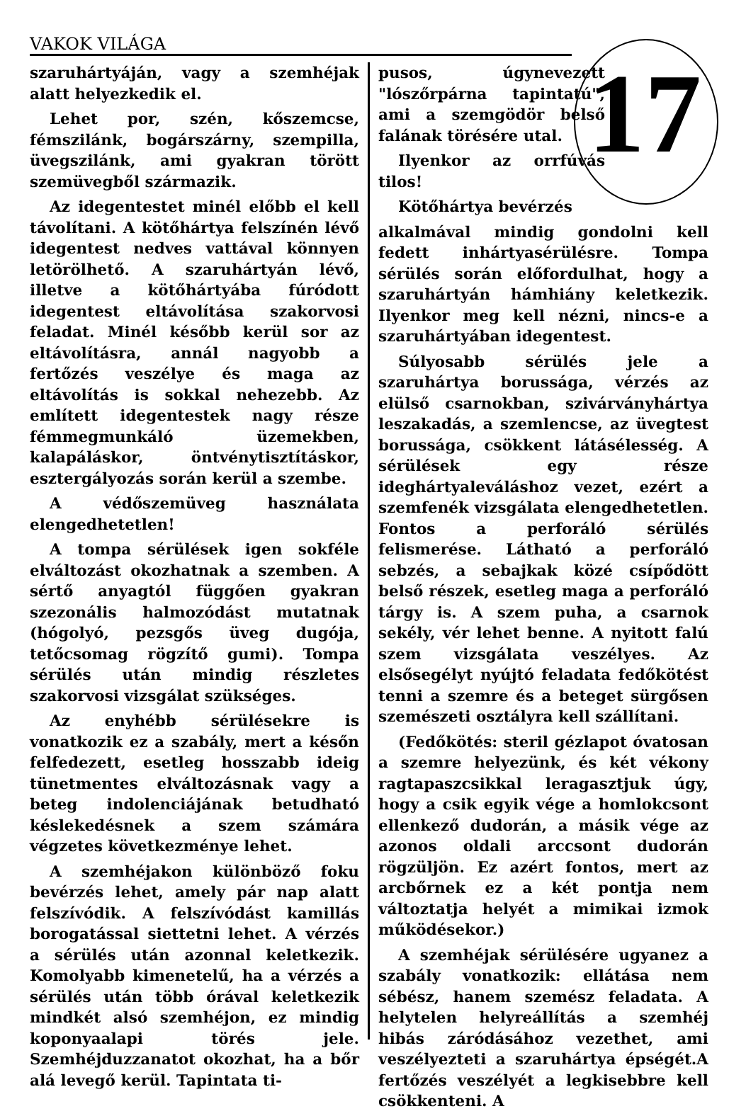VAKOK VILÁGA
17
szaruhártyáján, vagy a szemhéjak alatt helyezkedik el.
Lehet por, szén, kőszemcse, fémszilánk, bogárszárny, szempilla, üvegszilánk, ami gyakran törött szemüvegből származik.
Az idegentestet minél előbb el kell távolítani. A kötőhártya felszínén lévő idegentest nedves vattával könnyen letörölhető. A szaruhártyán lévő, illetve a kötőhártyába fúródott idegentest eltávolítása szakorvosi feladat. Minél később kerül sor az eltávolításra, annál nagyobb a fertőzés veszélye és maga az eltávolítás is sokkal nehezebb. Az említett idegentestek nagy része fémmegmunkáló üzemekben, kalapáláskor, öntvénytisztításkor, esztergályozás során kerül a szembe.
A védőszemüveg használata elengedhetetlen!
A tompa sérülések igen sokféle elváltozást okozhatnak a szemben. A sértő anyagtól függően gyakran szezonális halmozódást mutatnak (hógolyó, pezsgős üveg dugója, tetőcsomag rögzítő gumi). Tompa sérülés után mindig részletes szakorvosi vizsgálat szükséges.
Az enyhébb sérülésekre is vonatkozik ez a szabály, mert a későn felfedezett, esetleg hosszabb ideig tünetmentes elváltozásnak vagy a beteg indolenciájának betudható késlekedésnek a szem számára végzetes következménye lehet.
A szemhéjakon különböző foku bevérzés lehet, amely pár nap alatt felszívódik. A felszívódást kamillás borogatással siettetni lehet. A vérzés a sérülés után azonnal keletkezik. Komolyabb kimenetelű, ha a vérzés a sérülés után több órával keletkezik mindkét alsó szemhéjon, ez mindig koponyaalapi törés jele. Szemhéjduzzanatot okozhat, ha a bőr alá levegő kerül. Tapintata ti-
pusos, úgynevezett "lószőrpárna tapintatú", ami a szemgödör belső falának törésére utal.
Ilyenkor az orrfúvás tilos!
Kötőhártya bevérzés
alkalmával mindig gondolni kell fedett inhártyasérülésre. Tompa sérülés során előfordulhat, hogy a szaruhártyán hámhiány keletkezik. Ilyenkor meg kell nézni, nincs-e a szaruhártyában idegentest.
Súlyosabb sérülés jele a szaruhártya borussága, vérzés az elülső csarnokban, szivárványhártya leszakadás, a szemlencse, az üvegtest borussága, csökkent látásélesség. A sérülések egy része ideghártyaleváláshoz vezet, ezért a szemfenék vizsgálata elengedhetetlen. Fontos a perforáló sérülés felismerése. Látható a perforáló sebzés, a sebajkak közé csípődött belső részek, esetleg maga a perforáló tárgy is. A szem puha, a csarnok sekély, vér lehet benne. A nyitott falú szem vizsgálata veszélyes. Az elsősegélyt nyújtó feladata fedőkötést tenni a szemre és a beteget sürgősen szemészeti osztályra kell szállítani.
(Fedőkötés: steril gézlapot óvatosan a szemre helyezünk, és két vékony ragtapaszcsikkal leragasztjuk úgy, hogy a csik egyik vége a homlokcsont ellenkező dudorán, a másik vége az azonos oldali arccsont dudorán rögzüljön. Ez azért fontos, mert az arcbőrnek ez a két pontja nem változtatja helyét a mimikai izmok működésekor.)
A szemhéjak sérülésére ugyanez a szabály vonatkozik: ellátása nem sébész, hanem szemész feladata. A helytelen helyreállítás a szemhéj hibás záródásához vezethet, ami veszélyezteti a szaruhártya épségét.A fertőzés veszélyét a legkisebbre kell csökkenteni. A